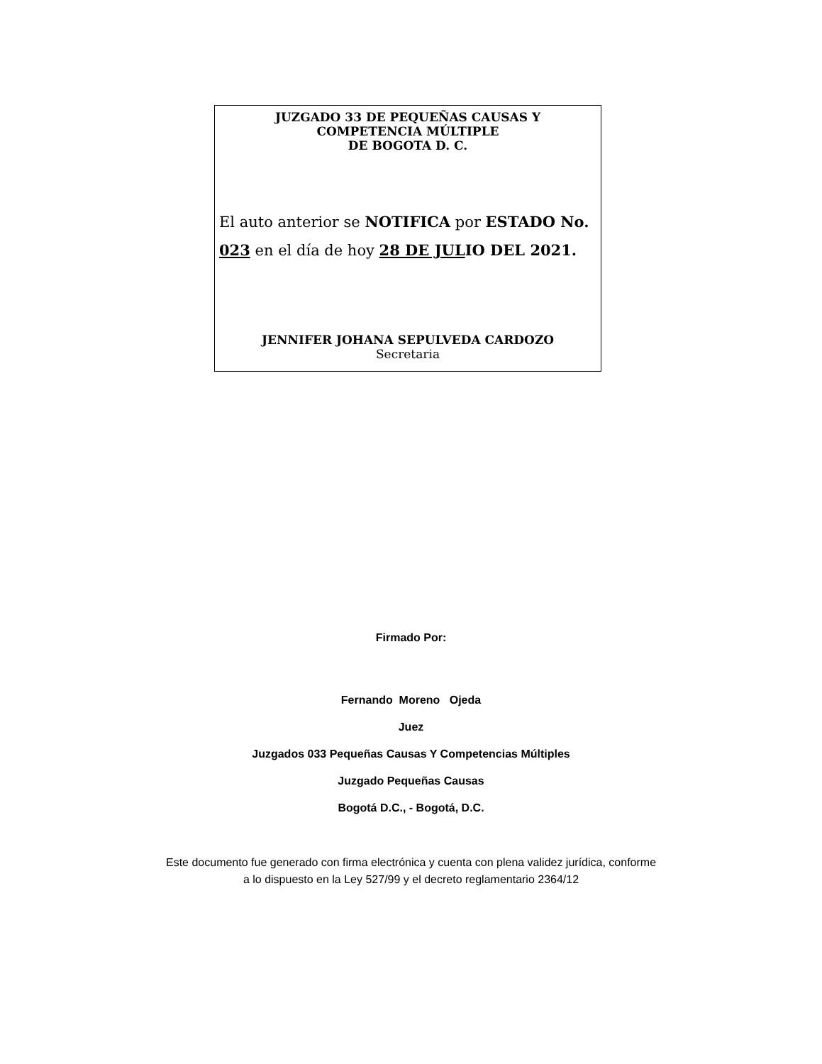JUZGADO 33 DE PEQUEÑAS CAUSAS Y
COMPETENCIA MÚLTIPLE
DE BOGOTA D. C.
El auto anterior se NOTIFICA por ESTADO No.
023 en el día de hoy 28 DE JULIO DEL 2021.
JENNIFER JOHANA SEPULVEDA CARDOZO
Secretaria
Firmado Por:
Fernando Moreno Ojeda
Juez
Juzgados 033 Pequeñas Causas Y Competencias Múltiples
Juzgado Pequeñas Causas
Bogotá D.C., - Bogotá, D.C.
Este documento fue generado con firma electrónica y cuenta con plena validez jurídica, conforme
a lo dispuesto en la Ley 527/99 y el decreto reglamentario 2364/12